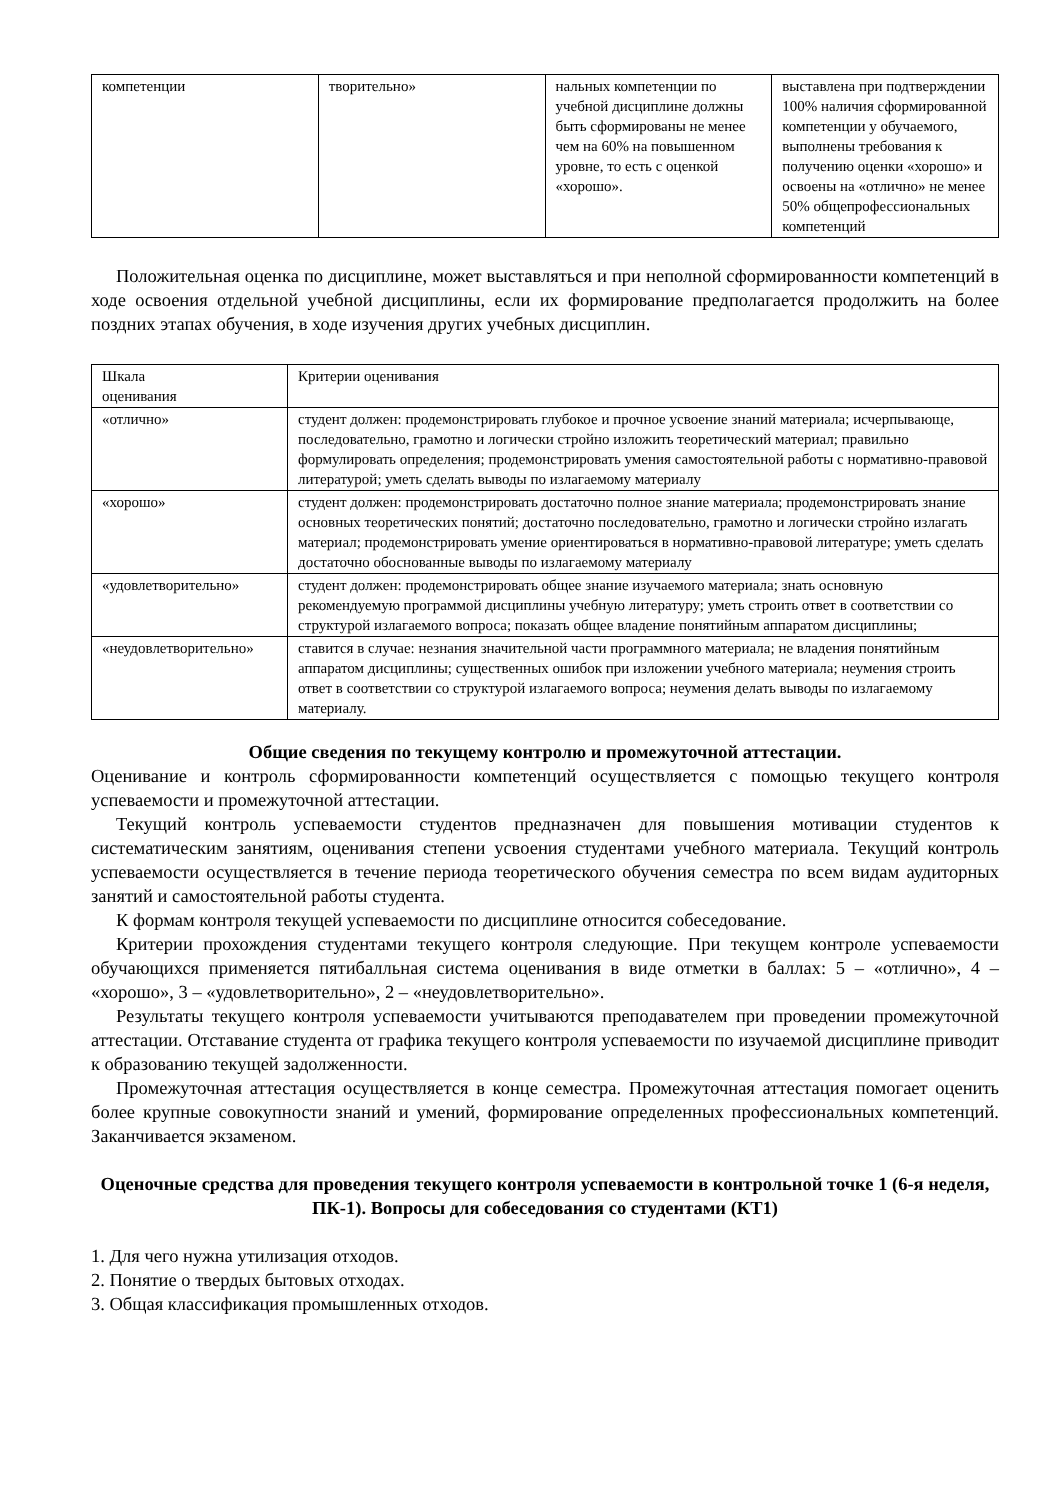| компетенции | творительно» | нальных компетенции по учебной дисциплине должны быть сформированы не менее чем на 60% на повышенном уровне, то есть с оценкой «хорошо». | выставлена при подтверждении 100% наличия сформированной компетенции у обучаемого, выполнены требования к получению оценки «хорошо» и освоены на «отлично» не менее 50% общепрофессиональных компетенций |
Положительная оценка по дисциплине, может выставляться и при неполной сформированности компетенций в ходе освоения отдельной учебной дисциплины, если их формирование предполагается продолжить на более поздних этапах обучения, в ходе изучения других учебных дисциплин.
| Шкала оценивания | Критерии оценивания |
| «отлично» | студент должен: продемонстрировать глубокое и прочное усвоение знаний материала; исчерпывающе, последовательно, грамотно и логически стройно изложить теоретический материал; правильно формулировать определения; продемонстрировать умения самостоятельной работы с нормативно-правовой литературой; уметь сделать выводы по излагаемому материалу |
| «хорошо» | студент должен: продемонстрировать достаточно полное знание материала; продемонстрировать знание основных теоретических понятий; достаточно последовательно, грамотно и логически стройно излагать материал; продемонстрировать умение ориентироваться в нормативно-правовой литературе; уметь сделать достаточно обоснованные выводы по излагаемому материалу |
| «удовлетворительно» | студент должен: продемонстрировать общее знание изучаемого материала; знать основную рекомендуемую программой дисциплины учебную литературу; уметь строить ответ в соответствии со структурой излагаемого вопроса; показать общее владение понятийным аппаратом дисциплины; |
| «неудовлетворительно» | ставится в случае: незнания значительной части программного материала; не владения понятийным аппаратом дисциплины; существенных ошибок при изложении учебного материала; неумения строить ответ в соответствии со структурой излагаемого вопроса; неумения делать выводы по излагаемому материалу. |
Общие сведения по текущему контролю и промежуточной аттестации.
Оценивание и контроль сформированности компетенций осуществляется с помощью текущего контроля успеваемости и промежуточной аттестации.
Текущий контроль успеваемости студентов предназначен для повышения мотивации студентов к систематическим занятиям, оценивания степени усвоения студентами учебного материала. Текущий контроль успеваемости осуществляется в течение периода теоретического обучения семестра по всем видам аудиторных занятий и самостоятельной работы студента.
К формам контроля текущей успеваемости по дисциплине относится собеседование.
Критерии прохождения студентами текущего контроля следующие. При текущем контроле успеваемости обучающихся применяется пятибалльная система оценивания в виде отметки в баллах: 5 – «отлично», 4 – «хорошо», 3 – «удовлетворительно», 2 – «неудовлетворительно».
Результаты текущего контроля успеваемости учитываются преподавателем при проведении промежуточной аттестации. Отставание студента от графика текущего контроля успеваемости по изучаемой дисциплине приводит к образованию текущей задолженности.
Промежуточная аттестация осуществляется в конце семестра. Промежуточная аттестация помогает оценить более крупные совокупности знаний и умений, формирование определенных профессиональных компетенций. Заканчивается экзаменом.
Оценочные средства для проведения текущего контроля успеваемости в контрольной точке 1 (6-я неделя, ПК-1). Вопросы для собеседования со студентами (КТ1)
1. Для чего нужна утилизация отходов.
2. Понятие о твердых бытовых отходах.
3. Общая классификация промышленных отходов.